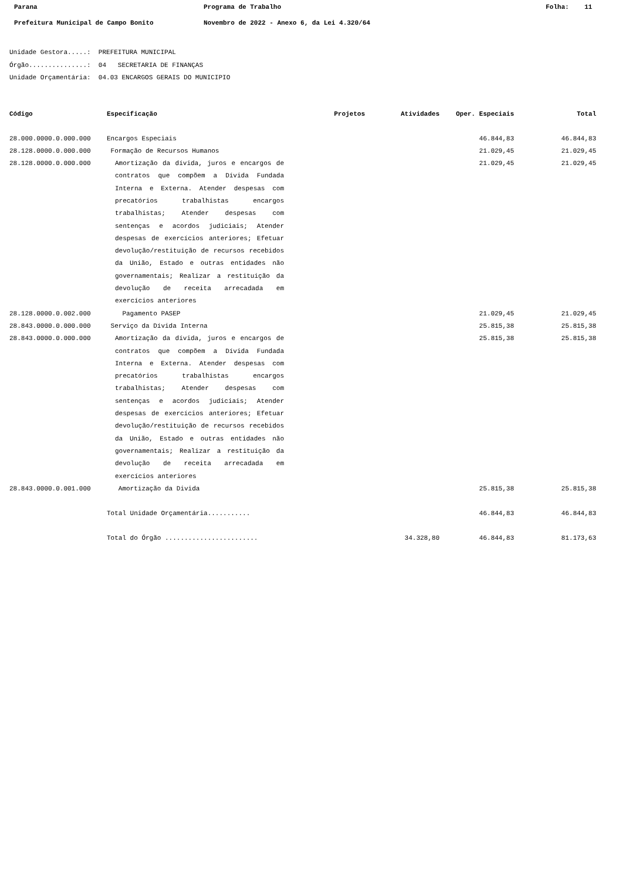Parana Programa de Trabalho Folha: 11
Prefeitura Municipal de Campo Bonito Novembro de 2022 - Anexo 6, da Lei 4.320/64
Unidade Gestora.....: PREFEITURA MUNICIPAL
Órgão...............: 04 SECRETARIA DE FINANÇAS
Unidade Orçamentária: 04.03 ENCARGOS GERAIS DO MUNICIPIO
| Código | Especificação | Projetos | Atividades | Oper. Especiais | Total |
| --- | --- | --- | --- | --- | --- |
| 28.000.0000.0.000.000 | Encargos Especiais | | | 46.844,83 | 46.844,83 |
| 28.128.0000.0.000.000 | Formação de Recursos Humanos | | | 21.029,45 | 21.029,45 |
| 28.128.0000.0.000.000 | Amortização da dívida, juros e encargos de contratos que compõem a Dívida Fundada Interna e Externa. Atender despesas com precatórios trabalhistas encargos trabalhistas; Atender despesas com sentenças e acordos judiciais; Atender despesas de exercícios anteriores; Efetuar devolução/restituição de recursos recebidos da União, Estado e outras entidades não governamentais; Realizar a restituição da devolução de receita arrecadada em exercícios anteriores | | | 21.029,45 | 21.029,45 |
| 28.128.0000.0.002.000 | Pagamento PASEP | | | 21.029,45 | 21.029,45 |
| 28.843.0000.0.000.000 | Serviço da Dívida Interna | | | 25.815,38 | 25.815,38 |
| 28.843.0000.0.000.000 | Amortização da dívida, juros e encargos de contratos que compõem a Dívida Fundada Interna e Externa. Atender despesas com precatórios trabalhistas encargos trabalhistas; Atender despesas com sentenças e acordos judiciais; Atender despesas de exercícios anteriores; Efetuar devolução/restituição de recursos recebidos da União, Estado e outras entidades não governamentais; Realizar a restituição da devolução de receita arrecadada em exercícios anteriores | | | 25.815,38 | 25.815,38 |
| 28.843.0000.0.001.000 | Amortização da Divida | | | 25.815,38 | 25.815,38 |
| | Total Unidade Orçamentária........... | | | 46.844,83 | 46.844,83 |
| | Total do Órgão ........................ | | 34.328,80 | 46.844,83 | 81.173,63 |